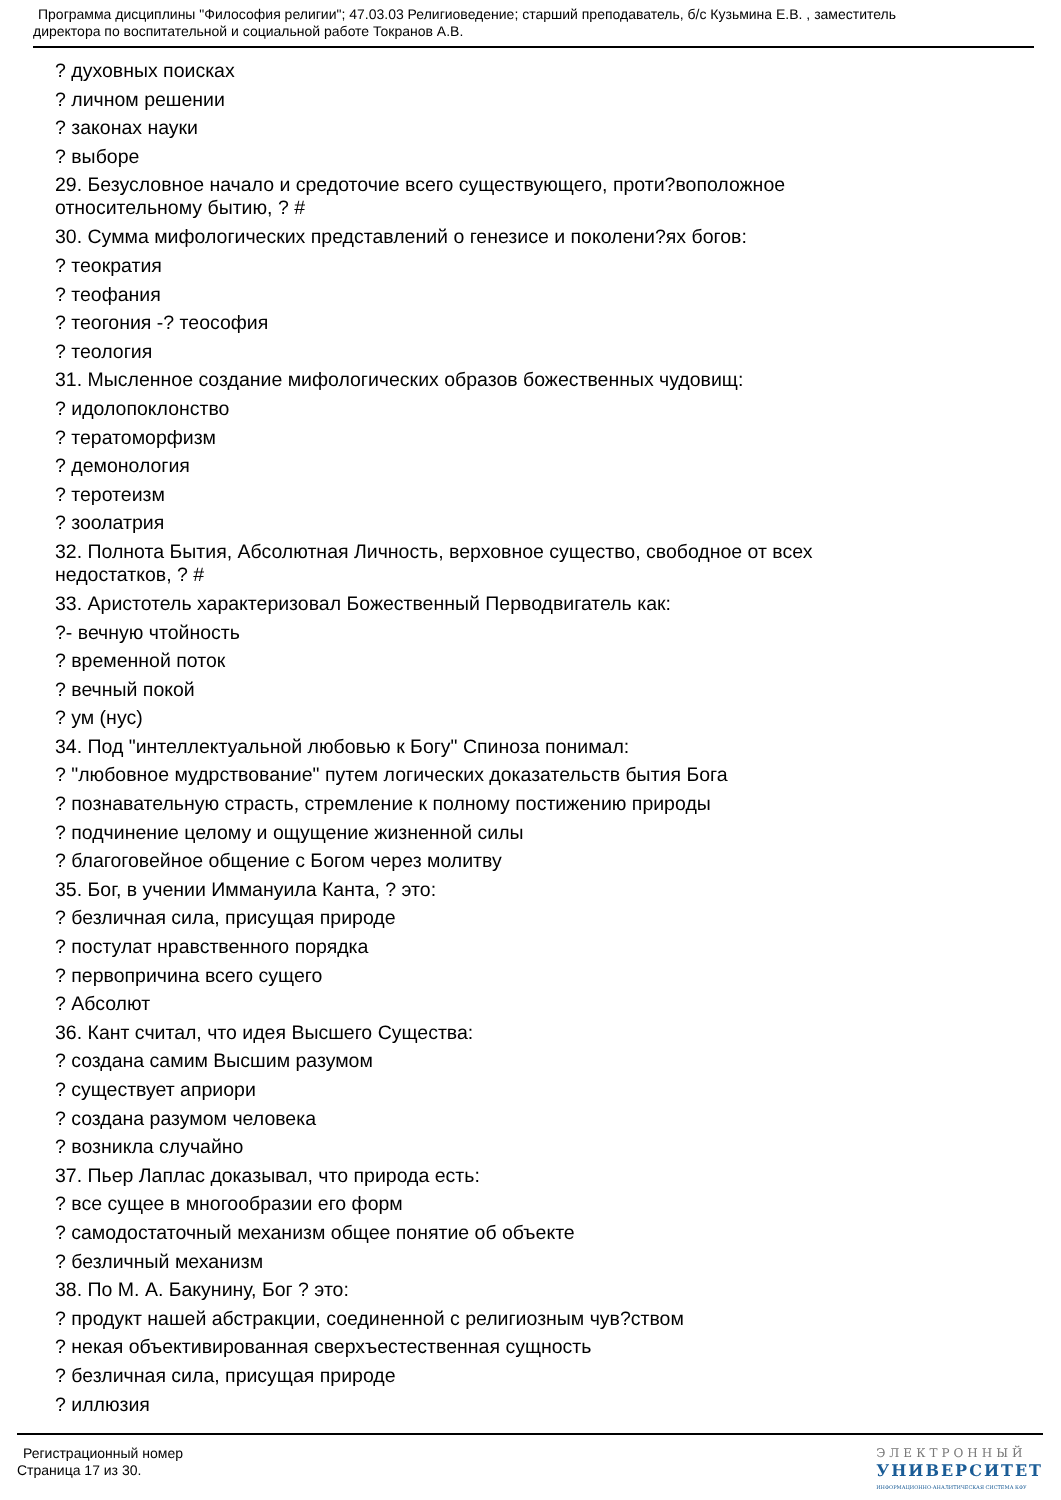Программа дисциплины "Философия религии"; 47.03.03 Религиоведение; старший преподаватель, б/с Кузьмина Е.В. , заместитель
директора по воспитательной и социальной работе Токранов А.В.
? духовных поисках
? личном решении
? законах науки
? выборе
29. Безусловное начало и средоточие всего существующего, проти?воположное
относительному бытию, ? #
30. Сумма мифологических представлений о генезисе и поколени?ях богов:
? теократия
? теофания
? теогония -? теософия
? теология
31. Мысленное создание мифологических образов божественных чудовищ:
? идолопоклонство
? тератоморфизм
? демонология
? теротеизм
? зоолатрия
32. Полнота Бытия, Абсолютная Личность, верховное существо, свободное от всех
недостатков, ? #
33. Аристотель характеризовал Божественный Перводвигатель как:
?- вечную чтойность
? временной поток
? вечный покой
? ум (нус)
34. Под "интеллектуальной любовью к Богу" Спиноза понимал:
? "любовное мудрствование" путем логических доказательств бытия Бога
? познавательную страсть, стремление к полному постижению природы
? подчинение целому и ощущение жизненной силы
? благоговейное общение с Богом через молитву
35. Бог, в учении Иммануила Канта, ? это:
? безличная сила, присущая природе
? постулат нравственного порядка
? первопричина всего сущего
? Абсолют
36. Кант считал, что идея Высшего Существа:
? создана самим Высшим разумом
? существует априори
? создана разумом человека
? возникла случайно
37. Пьер Лаплас доказывал, что природа есть:
? все сущее в многообразии его форм
? самодостаточный механизм общее понятие об объекте
? безличный механизм
38. По М. А. Бакунину, Бог ? это:
? продукт нашей абстракции, соединенной с религиозным чув?ством
? некая объективированная сверхъестественная сущность
? безличная сила, присущая природе
? иллюзия
Регистрационный номер
Страница 17 из 30.
ЭЛЕКТРОННЫЙ
УНИВЕРСИТЕТ
ИНФОРМАЦИОННО-АНАЛИТИЧЕСКАЯ СИСТЕМА КФУ